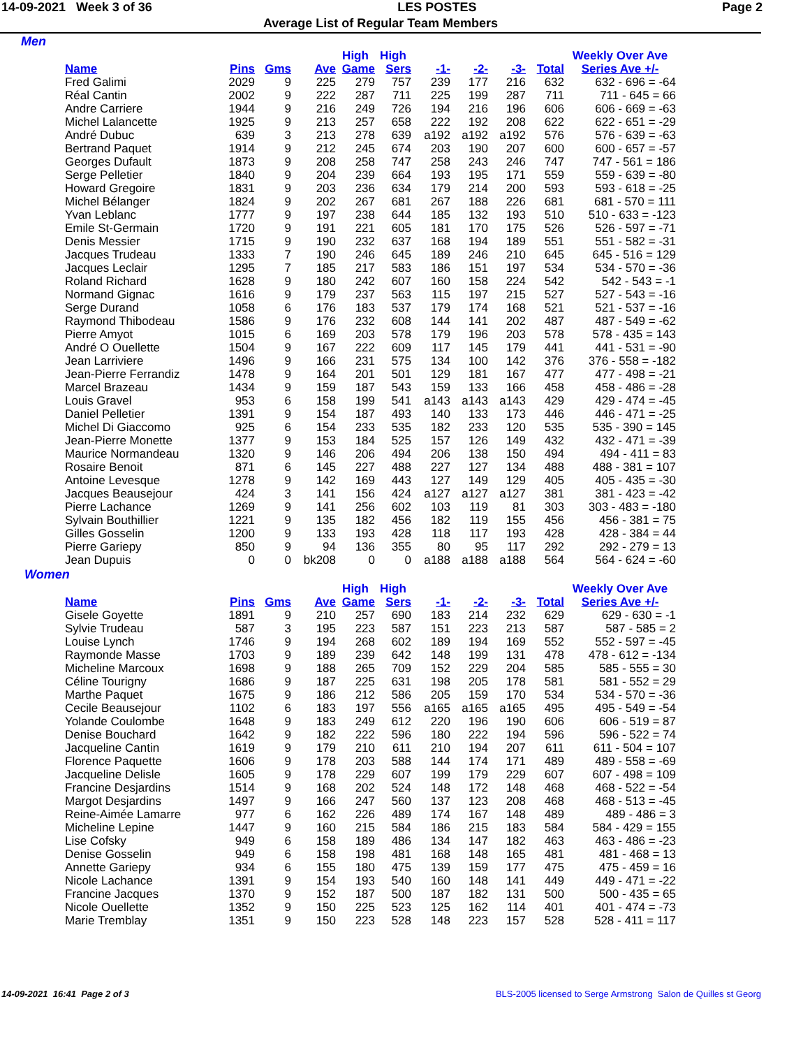14-09-2021 Week 3 of 36 LES POSTES Page 2
Average List of Regular Team Members
Men
| | | | | High | High | | | | | Weekly Over Ave |
| --- | --- | --- | --- | --- | --- | --- | --- | --- | --- | --- |
| Name | Pins | Gms | Ave | Game | Sers | -1- | -2- | -3- | Total | Series Ave +/- |
| Fred Galimi | 2029 | 9 | 225 | 279 | 757 | 239 | 177 | 216 | 632 | 632 - 696 = -64 |
| Réal Cantin | 2002 | 9 | 222 | 287 | 711 | 225 | 199 | 287 | 711 | 711 - 645 = 66 |
| Andre Carriere | 1944 | 9 | 216 | 249 | 726 | 194 | 216 | 196 | 606 | 606 - 669 = -63 |
| Michel Lalancette | 1925 | 9 | 213 | 257 | 658 | 222 | 192 | 208 | 622 | 622 - 651 = -29 |
| André Dubuc | 639 | 3 | 213 | 278 | 639 | a192 | a192 | a192 | 576 | 576 - 639 = -63 |
| Bertrand Paquet | 1914 | 9 | 212 | 245 | 674 | 203 | 190 | 207 | 600 | 600 - 657 = -57 |
| Georges Dufault | 1873 | 9 | 208 | 258 | 747 | 258 | 243 | 246 | 747 | 747 - 561 = 186 |
| Serge Pelletier | 1840 | 9 | 204 | 239 | 664 | 193 | 195 | 171 | 559 | 559 - 639 = -80 |
| Howard Gregoire | 1831 | 9 | 203 | 236 | 634 | 179 | 214 | 200 | 593 | 593 - 618 = -25 |
| Michel Bélanger | 1824 | 9 | 202 | 267 | 681 | 267 | 188 | 226 | 681 | 681 - 570 = 111 |
| Yvan Leblanc | 1777 | 9 | 197 | 238 | 644 | 185 | 132 | 193 | 510 | 510 - 633 = -123 |
| Emile St-Germain | 1720 | 9 | 191 | 221 | 605 | 181 | 170 | 175 | 526 | 526 - 597 = -71 |
| Denis Messier | 1715 | 9 | 190 | 232 | 637 | 168 | 194 | 189 | 551 | 551 - 582 = -31 |
| Jacques Trudeau | 1333 | 7 | 190 | 246 | 645 | 189 | 246 | 210 | 645 | 645 - 516 = 129 |
| Jacques Leclair | 1295 | 7 | 185 | 217 | 583 | 186 | 151 | 197 | 534 | 534 - 570 = -36 |
| Roland Richard | 1628 | 9 | 180 | 242 | 607 | 160 | 158 | 224 | 542 | 542 - 543 = -1 |
| Normand Gignac | 1616 | 9 | 179 | 237 | 563 | 115 | 197 | 215 | 527 | 527 - 543 = -16 |
| Serge Durand | 1058 | 6 | 176 | 183 | 537 | 179 | 174 | 168 | 521 | 521 - 537 = -16 |
| Raymond Thibodeau | 1586 | 9 | 176 | 232 | 608 | 144 | 141 | 202 | 487 | 487 - 549 = -62 |
| Pierre Amyot | 1015 | 6 | 169 | 203 | 578 | 179 | 196 | 203 | 578 | 578 - 435 = 143 |
| André O Ouellette | 1504 | 9 | 167 | 222 | 609 | 117 | 145 | 179 | 441 | 441 - 531 = -90 |
| Jean Larriviere | 1496 | 9 | 166 | 231 | 575 | 134 | 100 | 142 | 376 | 376 - 558 = -182 |
| Jean-Pierre Ferrandiz | 1478 | 9 | 164 | 201 | 501 | 129 | 181 | 167 | 477 | 477 - 498 = -21 |
| Marcel Brazeau | 1434 | 9 | 159 | 187 | 543 | 159 | 133 | 166 | 458 | 458 - 486 = -28 |
| Louis Gravel | 953 | 6 | 158 | 199 | 541 | a143 | a143 | a143 | 429 | 429 - 474 = -45 |
| Daniel Pelletier | 1391 | 9 | 154 | 187 | 493 | 140 | 133 | 173 | 446 | 446 - 471 = -25 |
| Michel Di Giaccomo | 925 | 6 | 154 | 233 | 535 | 182 | 233 | 120 | 535 | 535 - 390 = 145 |
| Jean-Pierre Monette | 1377 | 9 | 153 | 184 | 525 | 157 | 126 | 149 | 432 | 432 - 471 = -39 |
| Maurice Normandeau | 1320 | 9 | 146 | 206 | 494 | 206 | 138 | 150 | 494 | 494 - 411 = 83 |
| Rosaire Benoit | 871 | 6 | 145 | 227 | 488 | 227 | 127 | 134 | 488 | 488 - 381 = 107 |
| Antoine Levesque | 1278 | 9 | 142 | 169 | 443 | 127 | 149 | 129 | 405 | 405 - 435 = -30 |
| Jacques Beausejour | 424 | 3 | 141 | 156 | 424 | a127 | a127 | a127 | 381 | 381 - 423 = -42 |
| Pierre Lachance | 1269 | 9 | 141 | 256 | 602 | 103 | 119 | 81 | 303 | 303 - 483 = -180 |
| Sylvain Bouthillier | 1221 | 9 | 135 | 182 | 456 | 182 | 119 | 155 | 456 | 456 - 381 = 75 |
| Gilles Gosselin | 1200 | 9 | 133 | 193 | 428 | 118 | 117 | 193 | 428 | 428 - 384 = 44 |
| Pierre Gariepy | 850 | 9 | 94 | 136 | 355 | 80 | 95 | 117 | 292 | 292 - 279 = 13 |
| Jean Dupuis | 0 | 0 | bk208 | 0 | 0 | a188 | a188 | a188 | 564 | 564 - 624 = -60 |
Women
| | | | | High | High | | | | | Weekly Over Ave |
| --- | --- | --- | --- | --- | --- | --- | --- | --- | --- | --- |
| Name | Pins | Gms | Ave | Game | Sers | -1- | -2- | -3- | Total | Series Ave +/- |
| Gisele Goyette | 1891 | 9 | 210 | 257 | 690 | 183 | 214 | 232 | 629 | 629 - 630 = -1 |
| Sylvie Trudeau | 587 | 3 | 195 | 223 | 587 | 151 | 223 | 213 | 587 | 587 - 585 = 2 |
| Louise Lynch | 1746 | 9 | 194 | 268 | 602 | 189 | 194 | 169 | 552 | 552 - 597 = -45 |
| Raymonde Masse | 1703 | 9 | 189 | 239 | 642 | 148 | 199 | 131 | 478 | 478 - 612 = -134 |
| Micheline Marcoux | 1698 | 9 | 188 | 265 | 709 | 152 | 229 | 204 | 585 | 585 - 555 = 30 |
| Céline Tourigny | 1686 | 9 | 187 | 225 | 631 | 198 | 205 | 178 | 581 | 581 - 552 = 29 |
| Marthe Paquet | 1675 | 9 | 186 | 212 | 586 | 205 | 159 | 170 | 534 | 534 - 570 = -36 |
| Cecile Beausejour | 1102 | 6 | 183 | 197 | 556 | a165 | a165 | a165 | 495 | 495 - 549 = -54 |
| Yolande Coulombe | 1648 | 9 | 183 | 249 | 612 | 220 | 196 | 190 | 606 | 606 - 519 = 87 |
| Denise Bouchard | 1642 | 9 | 182 | 222 | 596 | 180 | 222 | 194 | 596 | 596 - 522 = 74 |
| Jacqueline Cantin | 1619 | 9 | 179 | 210 | 611 | 210 | 194 | 207 | 611 | 611 - 504 = 107 |
| Florence Paquette | 1606 | 9 | 178 | 203 | 588 | 144 | 174 | 171 | 489 | 489 - 558 = -69 |
| Jacqueline Delisle | 1605 | 9 | 178 | 229 | 607 | 199 | 179 | 229 | 607 | 607 - 498 = 109 |
| Francine Desjardins | 1514 | 9 | 168 | 202 | 524 | 148 | 172 | 148 | 468 | 468 - 522 = -54 |
| Margot Desjardins | 1497 | 9 | 166 | 247 | 560 | 137 | 123 | 208 | 468 | 468 - 513 = -45 |
| Reine-Aimée Lamarre | 977 | 6 | 162 | 226 | 489 | 174 | 167 | 148 | 489 | 489 - 486 = 3 |
| Micheline Lepine | 1447 | 9 | 160 | 215 | 584 | 186 | 215 | 183 | 584 | 584 - 429 = 155 |
| Lise Cofsky | 949 | 6 | 158 | 189 | 486 | 134 | 147 | 182 | 463 | 463 - 486 = -23 |
| Denise Gosselin | 949 | 6 | 158 | 198 | 481 | 168 | 148 | 165 | 481 | 481 - 468 = 13 |
| Annette Gariepy | 934 | 6 | 155 | 180 | 475 | 139 | 159 | 177 | 475 | 475 - 459 = 16 |
| Nicole Lachance | 1391 | 9 | 154 | 193 | 540 | 160 | 148 | 141 | 449 | 449 - 471 = -22 |
| Francine Jacques | 1370 | 9 | 152 | 187 | 500 | 187 | 182 | 131 | 500 | 500 - 435 = 65 |
| Nicole Ouellette | 1352 | 9 | 150 | 225 | 523 | 125 | 162 | 114 | 401 | 401 - 474 = -73 |
| Marie Tremblay | 1351 | 9 | 150 | 223 | 528 | 148 | 223 | 157 | 528 | 528 - 411 = 117 |
14-09-2021 16:41 Page 2 of 3 BLS-2005 licensed to Serge Armstrong Salon de Quilles st Georg